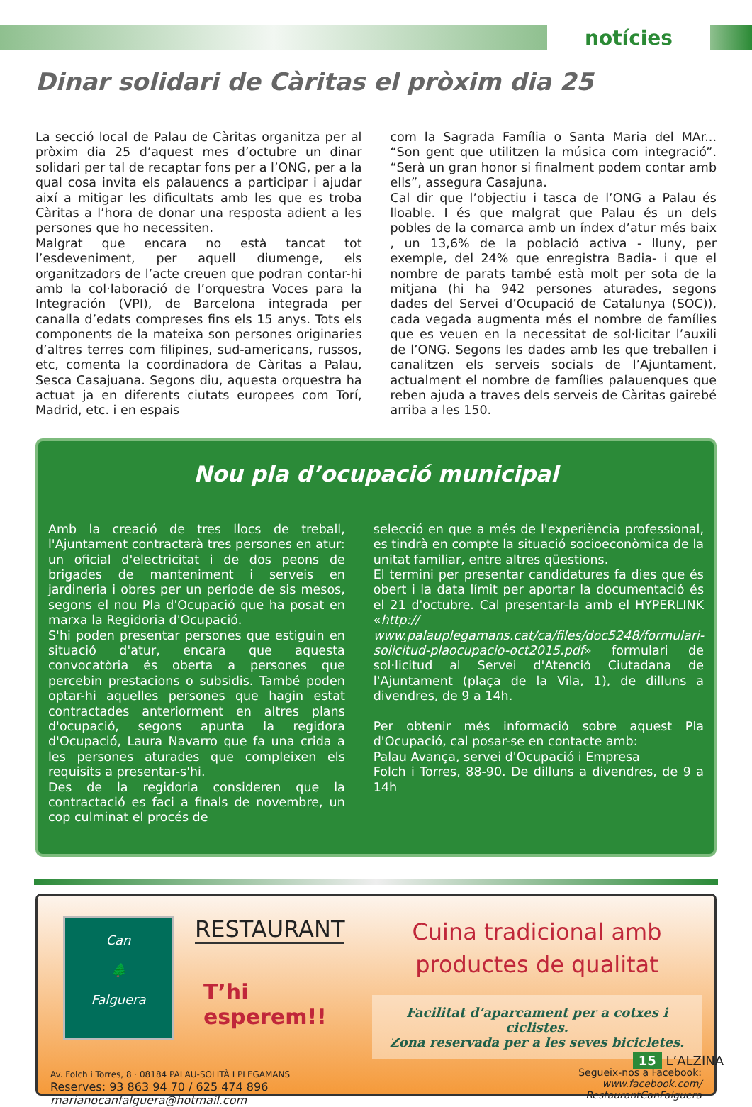notícies
Dinar solidari de Càritas el pròxim dia 25
La secció local de Palau de Càritas organitza per al pròxim dia 25 d’aquest mes d’octubre un dinar solidari per tal de recaptar fons per a l’ONG, per a la qual cosa invita els palauencs a participar i ajudar així a mitigar les dificultats amb les que es troba Càritas a l’hora de donar una resposta adient a les persones que ho necessiten.
Malgrat que encara no està tancat tot l’esdeveniment, per aquell diumenge, els organitzadors de l’acte creuen que podran contar-hi amb la col·laboració de l’orquestra Voces para la Integración (VPI), de Barcelona integrada per canalla d’edats compreses fins els 15 anys. Tots els components de la mateixa son persones originaries d’altres terres com filipines, sud-americans, russos, etc, comenta la coordinadora de Càritas a Palau, Sesca Casajuana. Segons diu, aquesta orquestra ha actuat ja en diferents ciutats europees com Torí, Madrid, etc. i en espais
com la Sagrada Família o Santa Maria del MAr... “Son gent que utilitzen la música com integració”. “Serà un gran honor si finalment podem contar amb ells”, assegura Casajuna.
Cal dir que l’objectiu i tasca de l’ONG a Palau és lloable. I és que malgrat que Palau és un dels pobles de la comarca amb un índex d’atur més baix , un 13,6% de la població activa - lluny, per exemple, del 24% que enregistra Badia- i que el nombre de parats també està molt per sota de la mitjana (hi ha 942 persones aturades, segons dades del Servei d’Ocupació de Catalunya (SOC)), cada vegada augmenta més el nombre de famílies que es veuen en la necessitat de sol·licitar l’auxili de l’ONG. Segons les dades amb les que treballen i canalitzen els serveis socials de l’Ajuntament, actualment el nombre de famílies palauenques que reben ajuda a traves dels serveis de Càritas gairebé arriba a les 150.
Nou pla d’ocupació municipal
Amb la creació de tres llocs de treball, l'Ajuntament contractarà tres persones en atur: un oficial d'electricitat i de dos peons de brigades de manteniment i serveis en jardineria i obres per un període de sis mesos, segons el nou Pla d'Ocupació que ha posat en marxa la Regidoria d'Ocupació.
S'hi poden presentar persones que estiguin en situació d'atur, encara que aquesta convocatòria és oberta a persones que percebin prestacions o subsidis. També poden optar-hi aquelles persones que hagin estat contractades anteriorment en altres plans d'ocupació, segons apunta la regidora d'Ocupació, Laura Navarro que fa una crida a les persones aturades que compleixen els requisits a presentar-s'hi.
Des de la regidoria consideren que la contractació es faci a finals de novembre, un cop culminat el procés de
selecció en que a més de l'experiència professional, es tindrà en compte la situació socioeconòmica de la unitat familiar, entre altres qüestions.
El termini per presentar candidatures fa dies que és obert i la data límit per aportar la documentació és el 21 d'octubre. Cal presentar-la amb el HYPERLINK «http:// www.palauplegamans.cat/ca/files/doc5248/formulari-solicitud-plaocupacio-oct2015.pdf» formulari de sol·licitud al Servei d'Atenció Ciutadana de l'Ajuntament (plaça de la Vila, 1), de dilluns a divendres, de 9 a 14h.
Per obtenir més informació sobre aquest Pla d'Ocupació, cal posar-se en contacte amb:
Palau Avança, servei d'Ocupació i Empresa
Folch i Torres, 88-90. De dilluns a divendres, de 9 a 14h
Can
🌲
Falguera
RESTAURANT
T’hi esperem!!
Cuina tradicional amb
productes de qualitat
Facilitat d’aparcament per a cotxes i ciclistes.
Zona reservada per a les seves bicicletes.
Av. Folch i Torres, 8 · 08184 PALAU-SOLITÀ I PLEGAMANS
Reserves: 93 863 94 70 / 625 474 896
marianocanfalguera@hotmail.com
Segueix-nos a Facebook:
www.facebook.com/
RestaurantCanFalguera
15 L’ALZINA